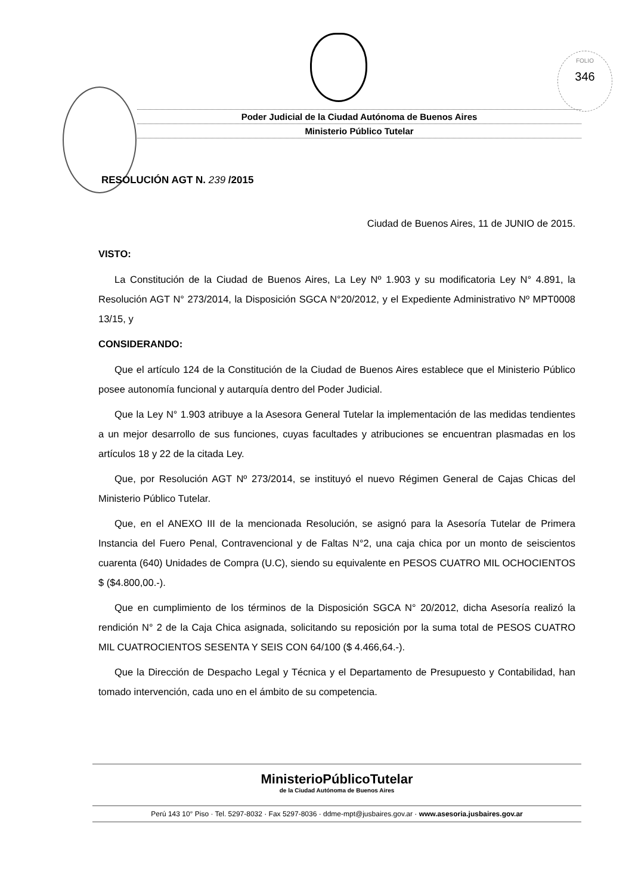FOLIO
346
Poder Judicial de la Ciudad Autónoma de Buenos Aires
Ministerio Público Tutelar
RESOLUCIÓN AGT N. 239 /2015
Ciudad de Buenos Aires, 11 de JUNIO de 2015.
VISTO:
La Constitución de la Ciudad de Buenos Aires, La Ley Nº 1.903 y su modificatoria Ley N° 4.891, la Resolución AGT N° 273/2014, la Disposición SGCA N°20/2012, y el Expediente Administrativo Nº MPT0008 13/15, y
CONSIDERANDO:
Que el artículo 124 de la Constitución de la Ciudad de Buenos Aires establece que el Ministerio Público posee autonomía funcional y autarquía dentro del Poder Judicial.
Que la Ley N° 1.903 atribuye a la Asesora General Tutelar la implementación de las medidas tendientes a un mejor desarrollo de sus funciones, cuyas facultades y atribuciones se encuentran plasmadas en los artículos 18 y 22 de la citada Ley.
Que, por Resolución AGT Nº 273/2014, se instituyó el nuevo Régimen General de Cajas Chicas del Ministerio Público Tutelar.
Que, en el ANEXO III de la mencionada Resolución, se asignó para la Asesoría Tutelar de Primera Instancia del Fuero Penal, Contravencional y de Faltas N°2, una caja chica por un monto de seiscientos cuarenta (640) Unidades de Compra (U.C), siendo su equivalente en PESOS CUATRO MIL OCHOCIENTOS $ ($4.800,00.-).
Que en cumplimiento de los términos de la Disposición SGCA N° 20/2012, dicha Asesoría realizó la rendición N° 2 de la Caja Chica asignada, solicitando su reposición por la suma total de PESOS CUATRO MIL CUATROCIENTOS SESENTA Y SEIS CON 64/100 ($ 4.466,64.-).
Que la Dirección de Despacho Legal y Técnica y el Departamento de Presupuesto y Contabilidad, han tomado intervención, cada uno en el ámbito de su competencia.
MinisterioPúblicoTutelar
de la Ciudad Autónoma de Buenos Aires
Perú 143 10° Piso · Tel. 5297-8032 · Fax 5297-8036 · ddme-mpt@jusbaires.gov.ar · www.asesoria.jusbaires.gov.ar